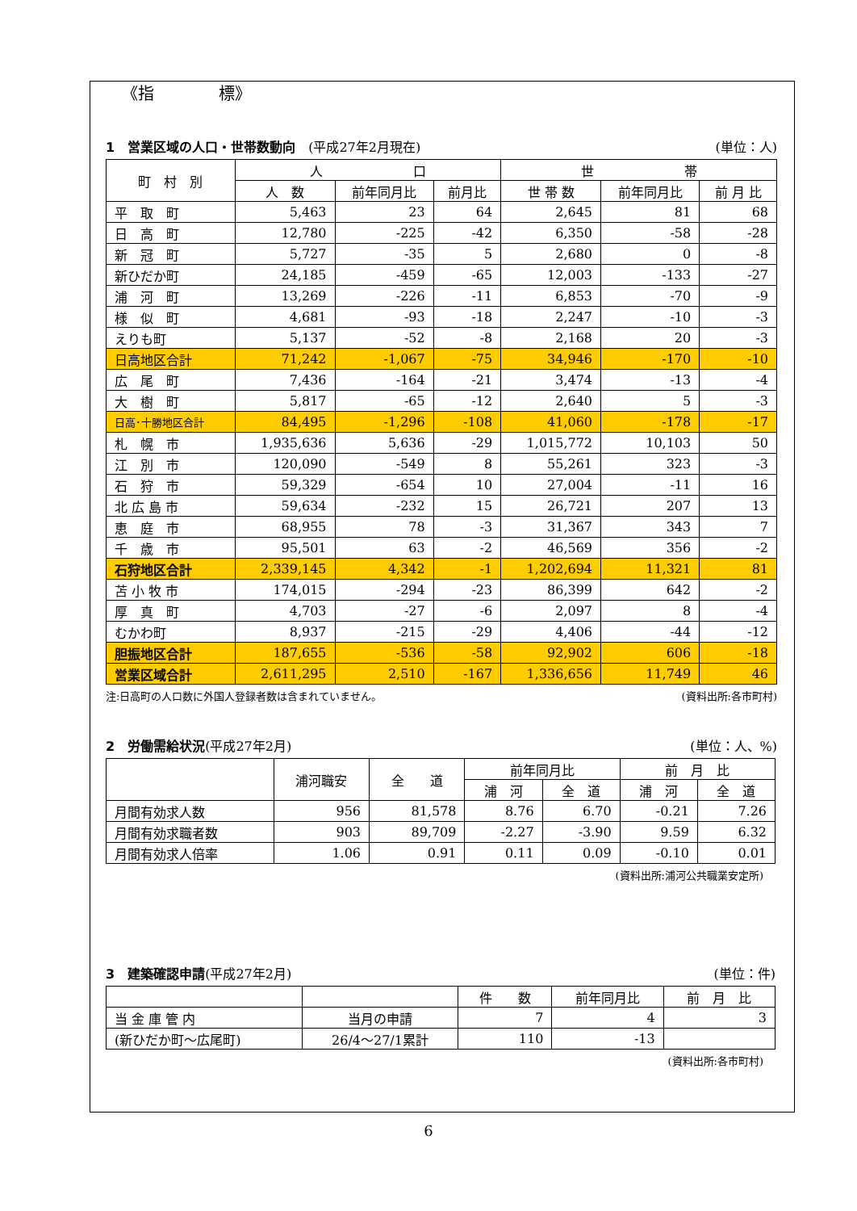《指　　　　標》
1　営業区域の人口・世帯数動向　(平成27年2月現在) (単位：人)
| 町 村 別 | 人 口 | | | 世 帯 | | |
| --- | --- | --- | --- | --- | --- | --- |
| | 人 数 | 前年同月比 | 前月比 | 世 帯 数 | 前年同月比 | 前 月 比 |
| 平 取 町 | 5,463 | 23 | 64 | 2,645 | 81 | 68 |
| 日 高 町 | 12,780 | -225 | -42 | 6,350 | -58 | -28 |
| 新 冠 町 | 5,727 | -35 | 5 | 2,680 | 0 | -8 |
| 新ひだか町 | 24,185 | -459 | -65 | 12,003 | -133 | -27 |
| 浦 河 町 | 13,269 | -226 | -11 | 6,853 | -70 | -9 |
| 様 似 町 | 4,681 | -93 | -18 | 2,247 | -10 | -3 |
| えりも町 | 5,137 | -52 | -8 | 2,168 | 20 | -3 |
| 日高地区合計 | 71,242 | -1,067 | -75 | 34,946 | -170 | -10 |
| 広 尾 町 | 7,436 | -164 | -21 | 3,474 | -13 | -4 |
| 大 樹 町 | 5,817 | -65 | -12 | 2,640 | 5 | -3 |
| 日高･十勝地区合計 | 84,495 | -1,296 | -108 | 41,060 | -178 | -17 |
| 札 幌 市 | 1,935,636 | 5,636 | -29 | 1,015,772 | 10,103 | 50 |
| 江 別 市 | 120,090 | -549 | 8 | 55,261 | 323 | -3 |
| 石 狩 市 | 59,329 | -654 | 10 | 27,004 | -11 | 16 |
| 北 広 島 市 | 59,634 | -232 | 15 | 26,721 | 207 | 13 |
| 恵 庭 市 | 68,955 | 78 | -3 | 31,367 | 343 | 7 |
| 千 歳 市 | 95,501 | 63 | -2 | 46,569 | 356 | -2 |
| 石狩地区合計 | 2,339,145 | 4,342 | -1 | 1,202,694 | 11,321 | 81 |
| 苫 小 牧 市 | 174,015 | -294 | -23 | 86,399 | 642 | -2 |
| 厚 真 町 | 4,703 | -27 | -6 | 2,097 | 8 | -4 |
| むかわ町 | 8,937 | -215 | -29 | 4,406 | -44 | -12 |
| 胆振地区合計 | 187,655 | -536 | -58 | 92,902 | 606 | -18 |
| 営業区域合計 | 2,611,295 | 2,510 | -167 | 1,336,656 | 11,749 | 46 |
注:日高町の人口数に外国人登録者数は含まれていません。 (資料出所:各市町村)
2　労働需給状況(平成27年2月) (単位：人、%)
| | 浦河職安 | 全 道 | 前年同月比 | | 前 月 比 | |
| --- | --- | --- | --- | --- | --- | --- |
| | | | 浦 河 | 全 道 | 浦 河 | 全 道 |
| 月間有効求人数 | 956 | 81,578 | 8.76 | 6.70 | -0.21 | 7.26 |
| 月間有効求職者数 | 903 | 89,709 | -2.27 | -3.90 | 9.59 | 6.32 |
| 月間有効求人倍率 | 1.06 | 0.91 | 0.11 | 0.09 | -0.10 | 0.01 |
(資料出所:浦河公共職業安定所)
3　建築確認申請(平成27年2月) (単位：件)
| | | 件 数 | 前年同月比 | 前 月 比 |
| --- | --- | --- | --- | --- |
| 当 金 庫 管 内 | 当月の申請 | 7 | 4 | 3 |
| (新ひだか町～広尾町) | 26/4～27/1累計 | 110 | -13 | |
(資料出所:各市町村)
6